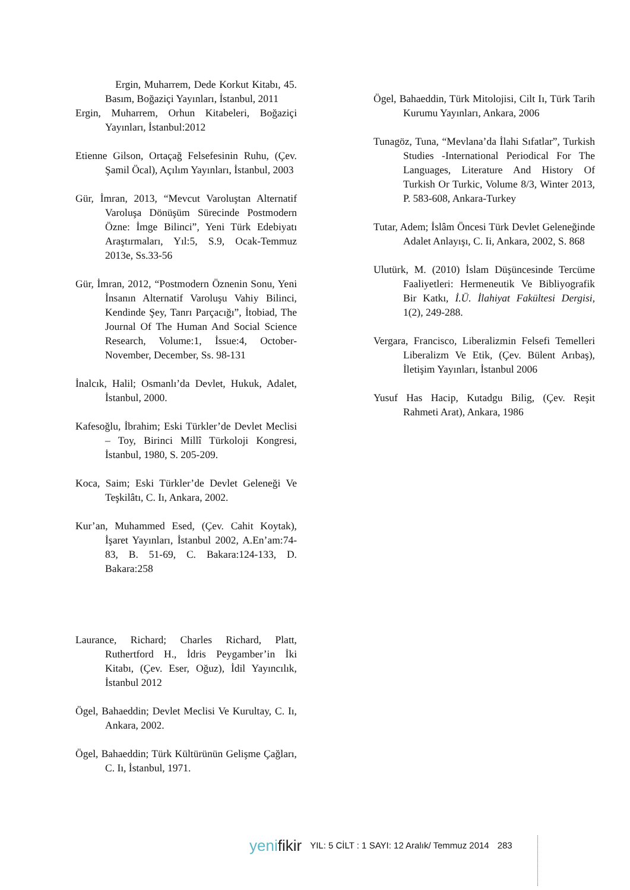Ergin, Muharrem, Dede Korkut Kitabı, 45. Basım, Boğaziçi Yayınları, İstanbul, 2011
Ergin, Muharrem, Orhun Kitabeleri, Boğaziçi Yayınları, İstanbul:2012
Etienne Gilson, Ortaçağ Felsefesinin Ruhu, (Çev. Şamil Öcal), Açılım Yayınları, İstanbul, 2003
Gür, İmran, 2013, “Mevcut Varoluştan Alternatif Varoluşa Dönüşüm Sürecinde Postmodern Özne: İmge Bilinci”, Yeni Türk Edebiyatı Araştırmaları, Yıl:5, S.9, Ocak-Temmuz 2013e, Ss.33-56
Gür, İmran, 2012, “Postmodern Öznenin Sonu, Yeni İnsanın Alternatif Varoluşu Vahiy Bilinci, Kendinde Şey, Tanrı Parçacığı”, İtobiad, The Journal Of The Human And Social Science Research, Volume:1, İssue:4, October-November, December, Ss. 98-131
İnalcık, Halil; Osmanlı’da Devlet, Hukuk, Adalet, İstanbul, 2000.
Kafesoğlu, İbrahim; Eski Türkler’de Devlet Meclisi – Toy, Birinci Millî Türkoloji Kongresi, İstanbul, 1980, S. 205-209.
Koca, Saim; Eski Türkler’de Devlet Geleneği Ve Teşkilâtı, C. Iı, Ankara, 2002.
Kur’an, Muhammed Esed, (Çev. Cahit Koytak), İşaret Yayınları, İstanbul 2002, A.En’am:74-83, B. 51-69, C. Bakara:124-133, D. Bakara:258
Laurance, Richard; Charles Richard, Platt, Ruthertford H., İdris Peygamber’in İki Kitabı, (Çev. Eser, Oğuz), İdil Yayıncılık, İstanbul 2012
Ögel, Bahaeddin; Devlet Meclisi Ve Kurultay, C. Iı, Ankara, 2002.
Ögel, Bahaeddin; Türk Kültürünün Gelişme Çağları, C. Iı, İstanbul, 1971.
Ögel, Bahaeddin, Türk Mitolojisi, Cilt Iı, Türk Tarih Kurumu Yayınları, Ankara, 2006
Tunagöz, Tuna, “Mevlana’da İlahi Sıfatlar”, Turkish Studies -International Periodical For The Languages, Literature And History Of Turkish Or Turkic, Volume 8/3, Winter 2013, P. 583-608, Ankara-Turkey
Tutar, Adem; İslâm Öncesi Türk Devlet Geleneğinde Adalet Anlayışı, C. Ii, Ankara, 2002, S. 868
Ulutürk, M. (2010) İslam Düşüncesinde Tercüme Faaliyetleri: Hermeneutik Ve Bibliyografik Bir Katkı, İ.Ü. İlahiyat Fakültesi Dergisi, 1(2), 249-288.
Vergara, Francisco, Liberalizmin Felsefi Temelleri Liberalizm Ve Etik, (Çev. Bülent Arıbaş), İletişim Yayınları, İstanbul 2006
Yusuf Has Hacip, Kutadgu Bilig, (Çev. Reşit Rahmeti Arat), Ankara, 1986
yenifikir YIL: 5 CİLT : 1 SAYI: 12 Aralık/ Temmuz 2014 283